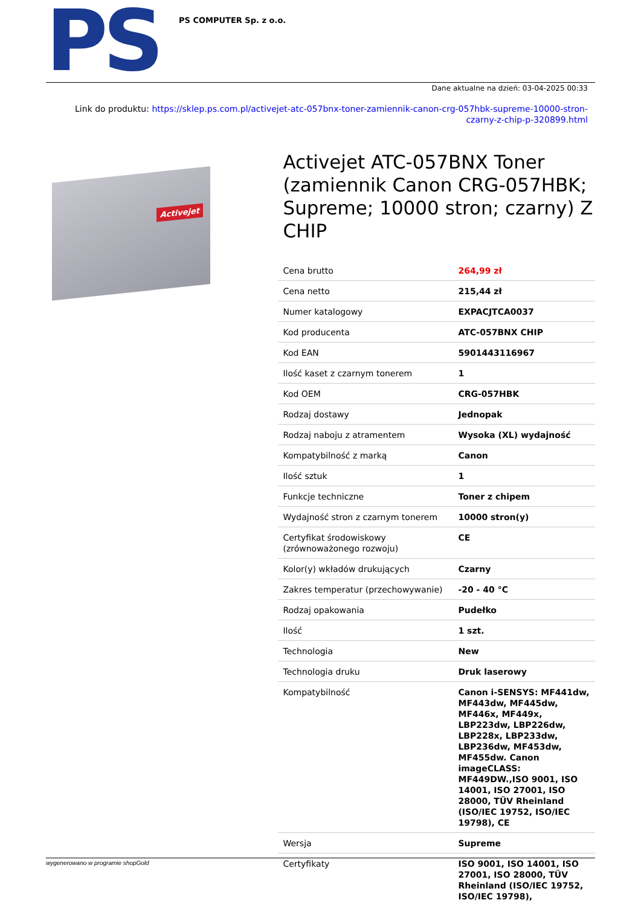PS
PS COMPUTER Sp. z o.o.
Dane aktualne na dzień: 03-04-2025 00:33
Link do produktu: https://sklep.ps.com.pl/activejet-atc-057bnx-toner-zamiennik-canon-crg-057hbk-supreme-10000-stron-czarny-z-chip-p-320899.html
Activejet
Activejet ATC-057BNX Toner (zamiennik Canon CRG-057HBK; Supreme; 10000 stron; czarny) Z CHIP
| Cena brutto | 264,99 zł |
| Cena netto | 215,44 zł |
| Numer katalogowy | EXPACJTCA0037 |
| Kod producenta | ATC-057BNX CHIP |
| Kod EAN | 5901443116967 |
| Ilość kaset z czarnym tonerem | 1 |
| Kod OEM | CRG-057HBK |
| Rodzaj dostawy | Jednopak |
| Rodzaj naboju z atramentem | Wysoka (XL) wydajność |
| Kompatybilność z marką | Canon |
| Ilość sztuk | 1 |
| Funkcje techniczne | Toner z chipem |
| Wydajność stron z czarnym tonerem | 10000 stron(y) |
| Certyfikat środowiskowy (zrównoważonego rozwoju) | CE |
| Kolor(y) wkładów drukujących | Czarny |
| Zakres temperatur (przechowywanie) | -20 - 40 °C |
| Rodzaj opakowania | Pudełko |
| Ilość | 1 szt. |
| Technologia | New |
| Technologia druku | Druk laserowy |
| Kompatybilność | Canon i-SENSYS: MF441dw, MF443dw, MF445dw, MF446x, MF449x, LBP223dw, LBP226dw, LBP228x, LBP233dw, LBP236dw, MF453dw, MF455dw. Canon imageCLASS: MF449DW.,ISO 9001, ISO 14001, ISO 27001, ISO 28000, TÜV Rheinland (ISO/IEC 19752, ISO/IEC 19798), CE |
| Wersja | Supreme |
| Certyfikaty | ISO 9001, ISO 14001, ISO 27001, ISO 28000, TÜV Rheinland (ISO/IEC 19752, ISO/IEC 19798), |
wygenerowano w programie shopGold